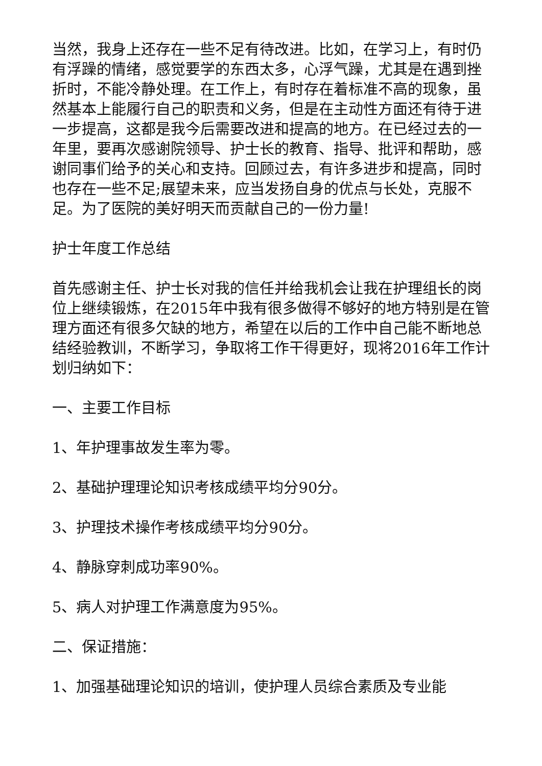当然，我身上还存在一些不足有待改进。比如，在学习上，有时仍有浮躁的情绪，感觉要学的东西太多，心浮气躁，尤其是在遇到挫折时，不能冷静处理。在工作上，有时存在着标准不高的现象，虽然基本上能履行自己的职责和义务，但是在主动性方面还有待于进一步提高，这都是我今后需要改进和提高的地方。在已经过去的一年里，要再次感谢院领导、护士长的教育、指导、批评和帮助，感谢同事们给予的关心和支持。回顾过去，有许多进步和提高，同时也存在一些不足;展望未来，应当发扬自身的优点与长处，克服不足。为了医院的美好明天而贡献自己的一份力量!
护士年度工作总结
首先感谢主任、护士长对我的信任并给我机会让我在护理组长的岗位上继续锻炼，在2015年中我有很多做得不够好的地方特别是在管理方面还有很多欠缺的地方，希望在以后的工作中自己能不断地总结经验教训，不断学习，争取将工作干得更好，现将2016年工作计划归纳如下：
一、主要工作目标
1、年护理事故发生率为零。
2、基础护理理论知识考核成绩平均分90分。
3、护理技术操作考核成绩平均分90分。
4、静脉穿刺成功率90%。
5、病人对护理工作满意度为95%。
二、保证措施：
1、加强基础理论知识的培训，使护理人员综合素质及专业能